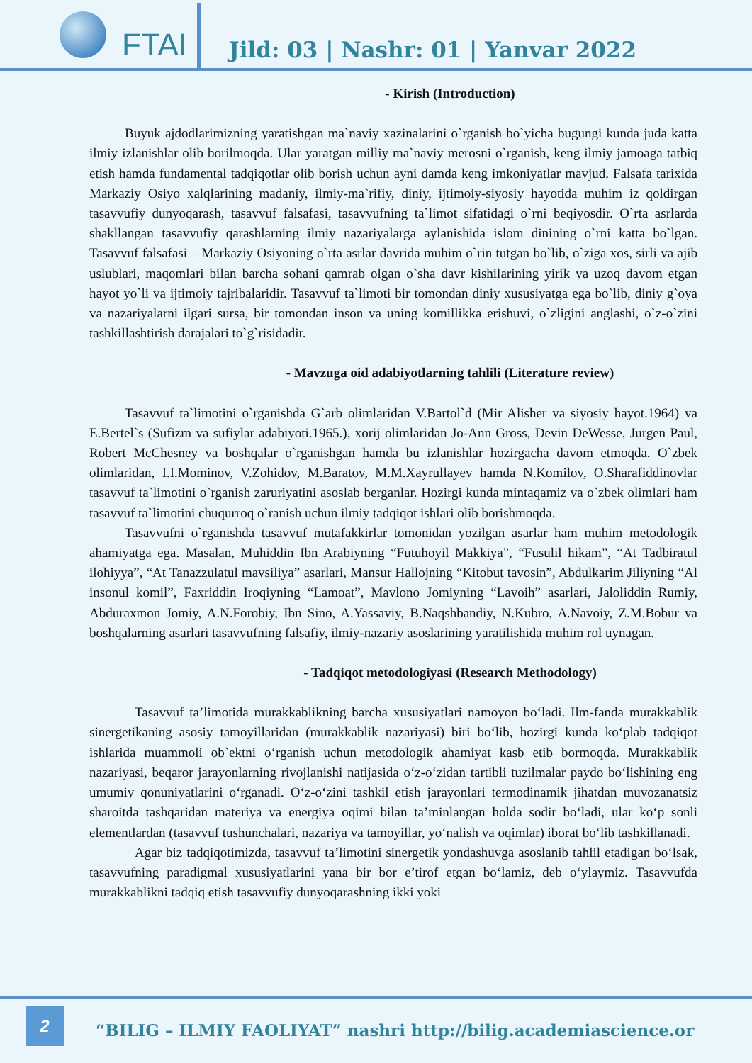FTAI
Jild: 03 | Nashr: 01 | Yanvar 2022
- Kirish (Introduction)
Buyuk ajdodlarimizning yaratishgan ma`naviy xazinalarini o`rganish bo`yicha bugungi kunda juda katta ilmiy izlanishlar olib borilmoqda. Ular yaratgan milliy ma`naviy merosni o`rganish, keng ilmiy jamoaga tatbiq etish hamda fundamental tadqiqotlar olib borish uchun ayni damda keng imkoniyatlar mavjud. Falsafa tarixida Markaziy Osiyo xalqlarining madaniy, ilmiy-ma`rifiy, diniy, ijtimoiy-siyosiy hayotida muhim iz qoldirgan tasavvufiy dunyoqarash, tasavvuf falsafasi, tasavvufning ta`limot sifatidagi o`rni beqiyosdir. O`rta asrlarda shakllangan tasavvufiy qarashlarning ilmiy nazariyalarga aylanishida islom dinining o`rni katta bo`lgan. Tasavvuf falsafasi – Markaziy Osiyoning o`rta asrlar davrida muhim o`rin tutgan bo`lib, o`ziga xos, sirli va ajib uslublari, maqomlari bilan barcha sohani qamrab olgan o`sha davr kishilarining yirik va uzoq davom etgan hayot yo`li va ijtimoiy tajribalaridir. Tasavvuf ta`limoti bir tomondan diniy xususiyatga ega bo`lib, diniy g`oya va nazariyalarni ilgari sursa, bir tomondan inson va uning komillikka erishuvi, o`zligini anglashi, o`z-o`zini tashkillashtirish darajalari to`g`risidadir.
- Mavzuga oid adabiyotlarning tahlili (Literature review)
Tasavvuf ta`limotini o`rganishda G`arb olimlaridan V.Bartol`d (Mir Alisher va siyosiy hayot.1964) va E.Bertel`s (Sufizm va sufiylar adabiyoti.1965.), xorij olimlaridan Jo-Ann Gross, Devin DeWesse, Jurgen Paul, Robert McChesney va boshqalar o`rganishgan hamda bu izlanishlar hozirgacha davom etmoqda. O`zbek olimlaridan, I.I.Mominov, V.Zohidov, M.Baratov, M.M.Xayrullayev hamda N.Komilov, O.Sharafiddinovlar tasavvuf ta`limotini o`rganish zaruriyatini asoslab berganlar. Hozirgi kunda mintaqamiz va o`zbek olimlari ham tasavvuf ta`limotini chuqurroq o`ranish uchun ilmiy tadqiqot ishlari olib borishmoqda.
Tasavvufni o`rganishda tasavvuf mutafakkirlar tomonidan yozilgan asarlar ham muhim metodologik ahamiyatga ega. Masalan, Muhiddin Ibn Arabiyning “Futuhoyil Makkiya”, “Fusulil hikam”, “At Tadbiratul ilohiyya”, “At Tanazzulatul mavsiliya” asarlari, Mansur Hallojning “Kitobut tavosin”, Abdulkarim Jiliyning “Al insonul komil”, Faxriddin Iroqiyning “Lamoat”, Mavlono Jomiyning “Lavoih” asarlari, Jaloliddin Rumiy, Abduraxmon Jomiy, A.N.Forobiy, Ibn Sino, A.Yassaviy, B.Naqshbandiy, N.Kubro, A.Navoiy, Z.M.Bobur va boshqalarning asarlari tasavvufning falsafiy, ilmiy-nazariy asoslarining yaratilishida muhim rol uynagan.
- Tadqiqot metodologiyasi (Research Methodology)
Tasavvuf ta’limotida murakkablikning barcha xususiyatlari namoyon bo‘ladi. Ilm-fanda murakkablik sinergetikaning asosiy tamoyillaridan (murakkablik nazariyasi) biri bo‘lib, hozirgi kunda ko‘plab tadqiqot ishlarida muammoli ob`ektni o‘rganish uchun metodologik ahamiyat kasb etib bormoqda. Murakkablik nazariyasi, beqaror jarayonlarning rivojlanishi natijasida o‘z-o‘zidan tartibli tuzilmalar paydo bo‘lishining eng umumiy qonuniyatlarini o‘rganadi. O‘z-o‘zini tashkil etish jarayonlari termodinamik jihatdan muvozanatsiz sharoitda tashqaridan materiya va energiya oqimi bilan ta’minlangan holda sodir bo‘ladi, ular ko‘p sonli elementlardan (tasavvuf tushunchalari, nazariya va tamoyillar, yo‘nalish va oqimlar) iborat bo‘lib tashkillanadi.
Agar biz tadqiqotimizda, tasavvuf ta’limotini sinergetik yondashuvga asoslanib tahlil etadigan bo‘lsak, tasavvufning paradigmal xususiyatlarini yana bir bor e’tirof etgan bo‘lamiz, deb o‘ylaymiz. Tasavvufda murakkablikni tadqiq etish tasavvufiy dunyoqarashning ikki yoki
2
“BILIG – ILMIY FAOLIYAT” nashri http://bilig.academiascience.or